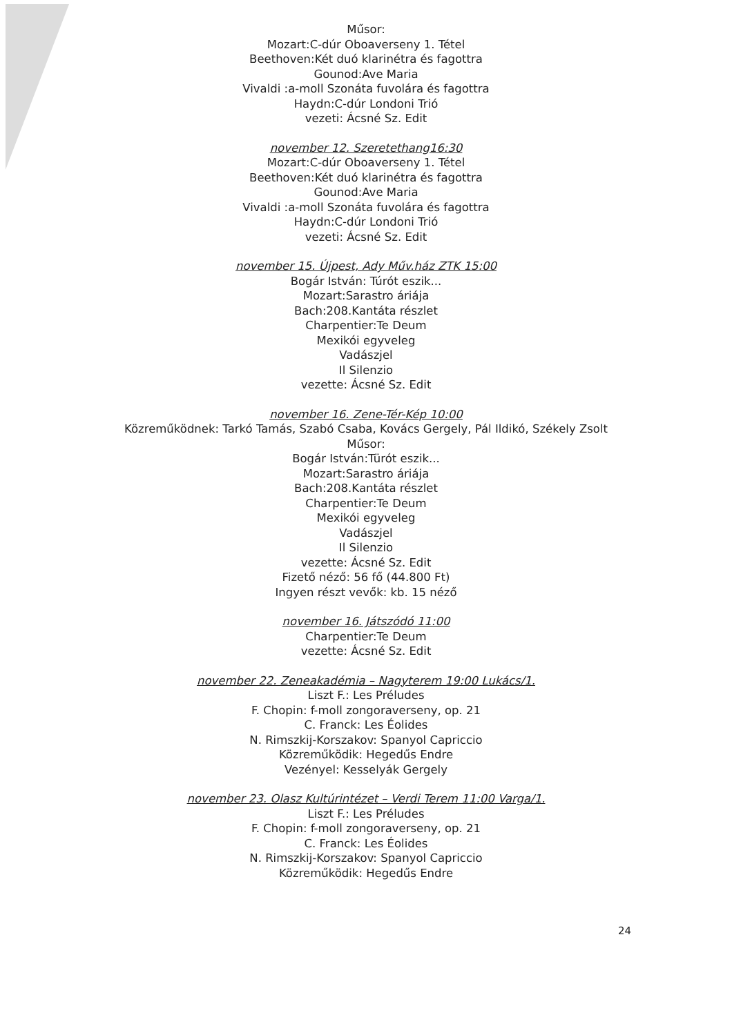Műsor:
Mozart:C-dúr Oboaverseny 1. Tétel
Beethoven:Két duó klarinétra és fagottra
Gounod:Ave Maria
Vivaldi :a-moll Szonáta fuvolára és fagottra
Haydn:C-dúr Londoni Trió
vezeti: Ácsné Sz. Edit
november 12. Szeretethang16:30
Mozart:C-dúr Oboaverseny 1. Tétel
Beethoven:Két duó klarinétra és fagottra
Gounod:Ave Maria
Vivaldi :a-moll Szonáta fuvolára és fagottra
Haydn:C-dúr Londoni Trió
vezeti: Ácsné Sz. Edit
november 15. Újpest, Ady Műv.ház ZTK 15:00
Bogár István: Túrót eszik...
Mozart:Sarastro áriája
Bach:208.Kantáta részlet
Charpentier:Te Deum
Mexikói egyveleg
Vadászjel
Il Silenzio
vezette: Ácsné Sz. Edit
november 16. Zene-Tér-Kép 10:00
Közreműködnek: Tarkó Tamás, Szabó Csaba, Kovács Gergely, Pál Ildikó, Székely Zsolt
Műsor:
Bogár István:Türót eszik...
Mozart:Sarastro áriája
Bach:208.Kantáta részlet
Charpentier:Te Deum
Mexikói egyveleg
Vadászjel
Il Silenzio
vezette: Ácsné Sz. Edit
Fizető néző: 56 fő (44.800 Ft)
Ingyen részt vevők: kb. 15 néző
november 16. Játszódó 11:00
Charpentier:Te Deum
vezette: Ácsné Sz. Edit
november 22. Zeneakadémia – Nagyterem 19:00 Lukács/1.
Liszt F.: Les Préludes
F. Chopin: f-moll zongoraverseny, op. 21
C. Franck: Les Éolides
N. Rimszkij-Korszakov: Spanyol Capriccio
Közreműködik: Hegedűs Endre
Vezényel: Kesselyák Gergely
november 23. Olasz Kultúrintézet – Verdi Terem 11:00 Varga/1.
Liszt F.: Les Préludes
F. Chopin: f-moll zongoraverseny, op. 21
C. Franck: Les Éolides
N. Rimszkij-Korszakov: Spanyol Capriccio
Közreműködik: Hegedűs Endre
24